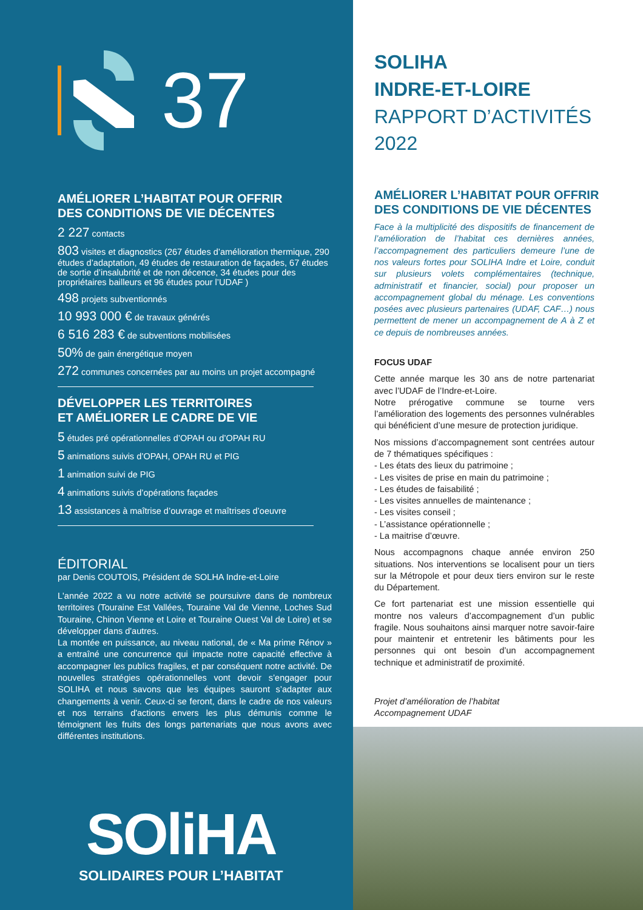37
AMÉLIORER L’HABITAT POUR OFFRIR
DES CONDITIONS DE VIE DÉCENTES
2 227 contacts
803 visites et diagnostics (267 études d’amélioration thermique, 290 études d’adaptation, 49 études de restauration de façades, 67 études de sortie d’insalubrité et de non décence, 34 études pour des propriétaires bailleurs et 96 études pour l’UDAF )
498 projets subventionnés
10 993 000 € de travaux générés
6 516 283 € de subventions mobilisées
50% de gain énergétique moyen
272 communes concernées par au moins un projet accompagné
DÉVELOPPER LES TERRITOIRES
ET AMÉLIORER LE CADRE DE VIE
5 études pré opérationnelles d’OPAH ou d’OPAH RU
5 animations suivis d’OPAH, OPAH RU et PIG
1 animation suivi de PIG
4 animations suivis d’opérations façades
13 assistances à maîtrise d’ouvrage et maîtrises d’oeuvre
ÉDITORIAL
par Denis COUTOIS, Président de SOLHA Indre-et-Loire
L'année 2022 a vu notre activité se poursuivre dans de nombreux territoires (Touraine Est Vallées, Touraine Val de Vienne, Loches Sud Touraine, Chinon Vienne et Loire et Touraine Ouest Val de Loire) et se développer dans d'autres.
La montée en puissance, au niveau national, de « Ma prime Rénov » a entraîné une concurrence qui impacte notre capacité effective à accompagner les publics fragiles, et par conséquent notre activité. De nouvelles stratégies opérationnelles vont devoir s’engager pour SOLIHA et nous savons que les équipes sauront s’adapter aux changements à venir. Ceux-ci se feront, dans le cadre de nos valeurs et nos terrains d'actions envers les plus démunis comme le témoignent les fruits des longs partenariats que nous avons avec différentes institutions.
SOliHA
SOLIDAIRES POUR L’HABITAT
SOLIHA
INDRE-ET-LOIRE
RAPPORT D’ACTIVITÉS
2022
AMÉLIORER L’HABITAT POUR OFFRIR
DES CONDITIONS DE VIE DÉCENTES
Face à la multiplicité des dispositifs de financement de l’amélioration de l’habitat ces dernières années, l’accompagnement des particuliers demeure l’une de nos valeurs fortes pour SOLIHA Indre et Loire, conduit sur plusieurs volets complémentaires (technique, administratif et financier, social) pour proposer un accompagnement global du ménage. Les conventions posées avec plusieurs partenaires (UDAF, CAF…) nous permettent de mener un accompagnement de A à Z et ce depuis de nombreuses années.
FOCUS UDAF
Cette année marque les 30 ans de notre partenariat avec l’UDAF de l’Indre-et-Loire.
Notre prérogative commune se tourne vers l’amélioration des logements des personnes vulnérables qui bénéficient d’une mesure de protection juridique.
Nos missions d’accompagnement sont centrées autour de 7 thématiques spécifiques :
- Les états des lieux du patrimoine ;
- Les visites de prise en main du patrimoine ;
- Les études de faisabilité ;
- Les visites annuelles de maintenance ;
- Les visites conseil ;
- L’assistance opérationnelle ;
- La maitrise d’œuvre.
Nous accompagnons chaque année environ 250 situations. Nos interventions se localisent pour un tiers sur la Métropole et pour deux tiers environ sur le reste du Département.
Ce fort partenariat est une mission essentielle qui montre nos valeurs d’accompagnement d’un public fragile. Nous souhaitons ainsi marquer notre savoir-faire pour maintenir et entretenir les bâtiments pour les personnes qui ont besoin d’un accompagnement technique et administratif de proximité.
Projet d’amélioration de l’habitat
Accompagnement UDAF